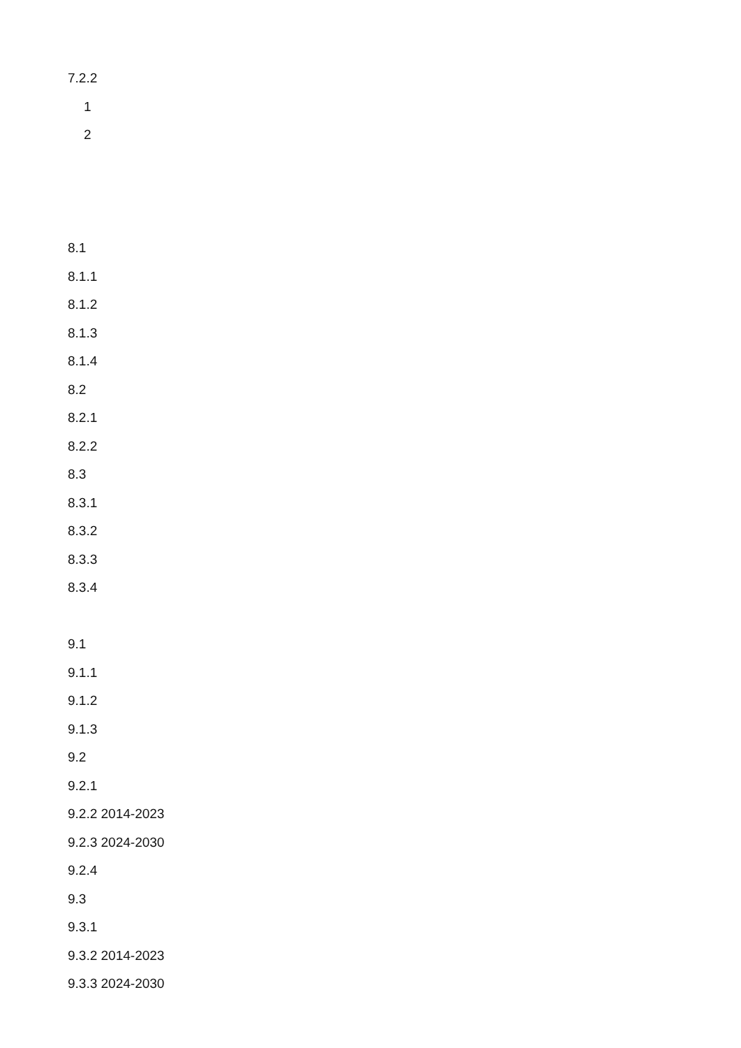7.2.2
1
2
8.1
8.1.1
8.1.2
8.1.3
8.1.4
8.2
8.2.1
8.2.2
8.3
8.3.1
8.3.2
8.3.3
8.3.4
9.1
9.1.1
9.1.2
9.1.3
9.2
9.2.1
9.2.2 2014-2023
9.2.3 2024-2030
9.2.4
9.3
9.3.1
9.3.2 2014-2023
9.3.3 2024-2030